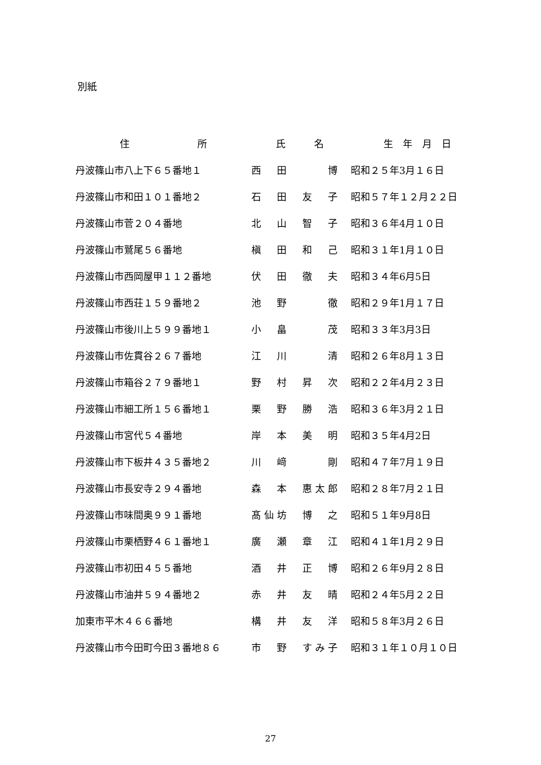別紙
| 住 所 | 氏 名 | 生 年 月 日 |
| --- | --- | --- |
| 丹波篠山市八上下６５番地１ | 西 田 博 | 昭和２５年3月１６日 |
| 丹波篠山市和田１０１番地２ | 石 田 友 子 | 昭和５７年１２月２２日 |
| 丹波篠山市菅２０４番地 | 北 山 智 子 | 昭和３６年4月１０日 |
| 丹波篠山市鷲尾５６番地 | 槇 田 和 己 | 昭和３１年1月１０日 |
| 丹波篠山市西岡屋甲１１２番地 | 伏 田 徹 夫 | 昭和３４年6月5日 |
| 丹波篠山市西荘１５９番地２ | 池 野 徹 | 昭和２９年1月１７日 |
| 丹波篠山市後川上５９９番地１ | 小 畠 茂 | 昭和３３年3月3日 |
| 丹波篠山市佐貫谷２６７番地 | 江 川 清 | 昭和２６年8月１３日 |
| 丹波篠山市箱谷２７９番地１ | 野 村 昇 次 | 昭和２２年4月２３日 |
| 丹波篠山市細工所１５６番地１ | 栗 野 勝 浩 | 昭和３６年3月２１日 |
| 丹波篠山市宮代５４番地 | 岸 本 美 明 | 昭和３５年4月2日 |
| 丹波篠山市下板井４３５番地２ | 川 﨑 剛 | 昭和４７年7月１９日 |
| 丹波篠山市長安寺２９４番地 | 森 本 惠太郎 | 昭和２８年7月２１日 |
| 丹波篠山市味間奥９９１番地 | 髙仙坊 博 之 | 昭和５１年9月8日 |
| 丹波篠山市栗栖野４６１番地１ | 廣 瀬 章 江 | 昭和４１年1月２９日 |
| 丹波篠山市初田４５５番地 | 酒 井 正 博 | 昭和２６年9月２８日 |
| 丹波篠山市油井５９４番地２ | 赤 井 友 晴 | 昭和２４年5月２２日 |
| 加東市平木４６６番地 | 構 井 友 洋 | 昭和５８年3月２６日 |
| 丹波篠山市今田町今田３番地８６ | 市 野 すみ子 | 昭和３１年１０月１０日 |
27